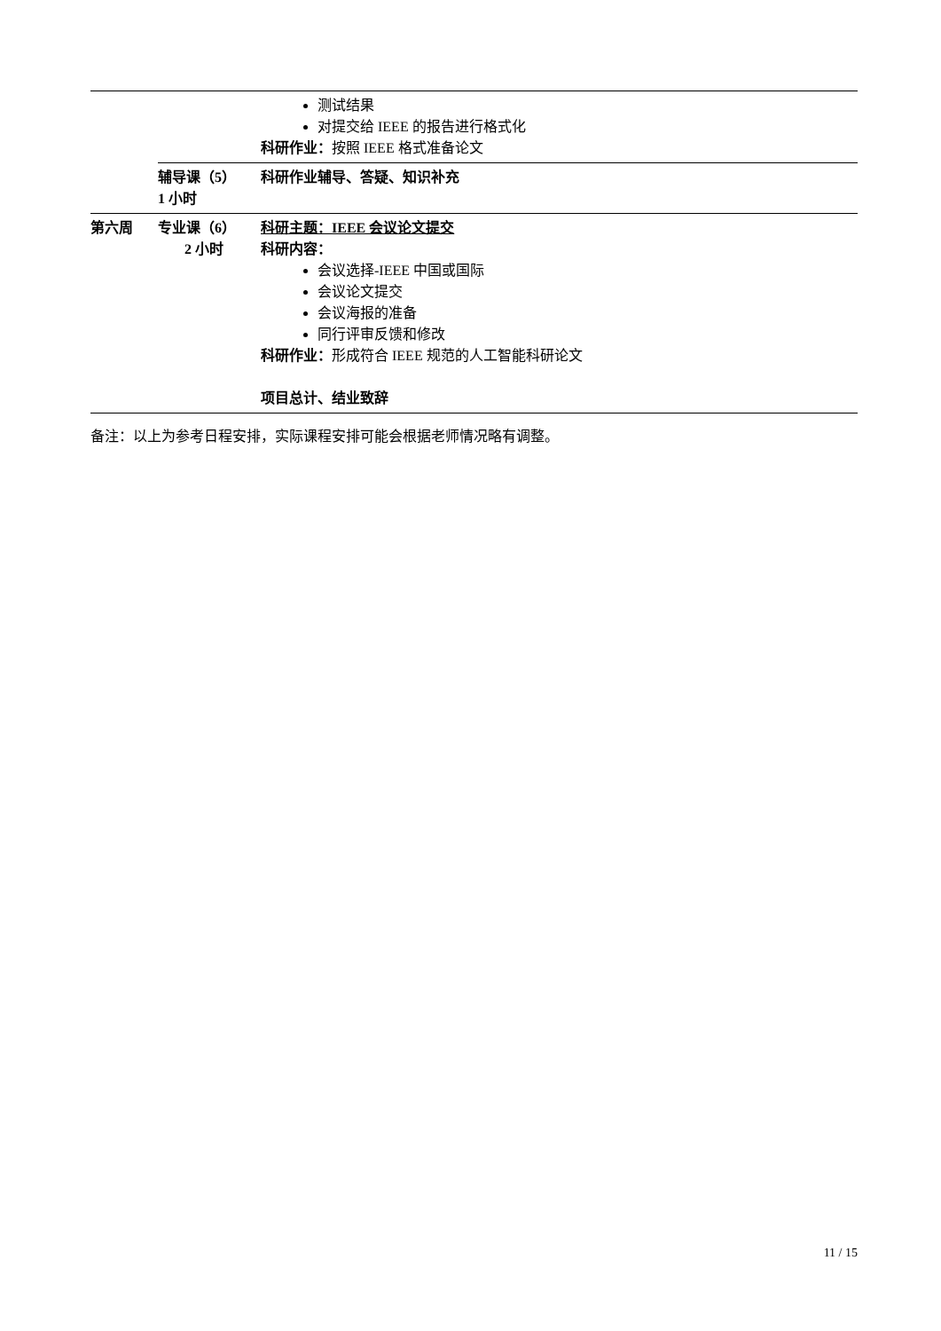| | | 测试结果 对提交给 IEEE 的报告进行格式化 科研作业： 按照 IEEE 格式准备论文 |
| | 辅导课（5） 1 小时 | 科研作业辅导、答疑、知识补充 |
| 第六周 | 专业课（6） 2 小时 | 科研主题：IEEE 会议论文提交 科研内容： 会议选择-IEEE 中国或国际 会议论文提交 会议海报的准备 同行评审反馈和修改 科研作业： 形成符合 IEEE 规范的人工智能科研论文 项目总计、结业致辞 |
备注：以上为参考日程安排，实际课程安排可能会根据老师情况略有调整。
11 / 15